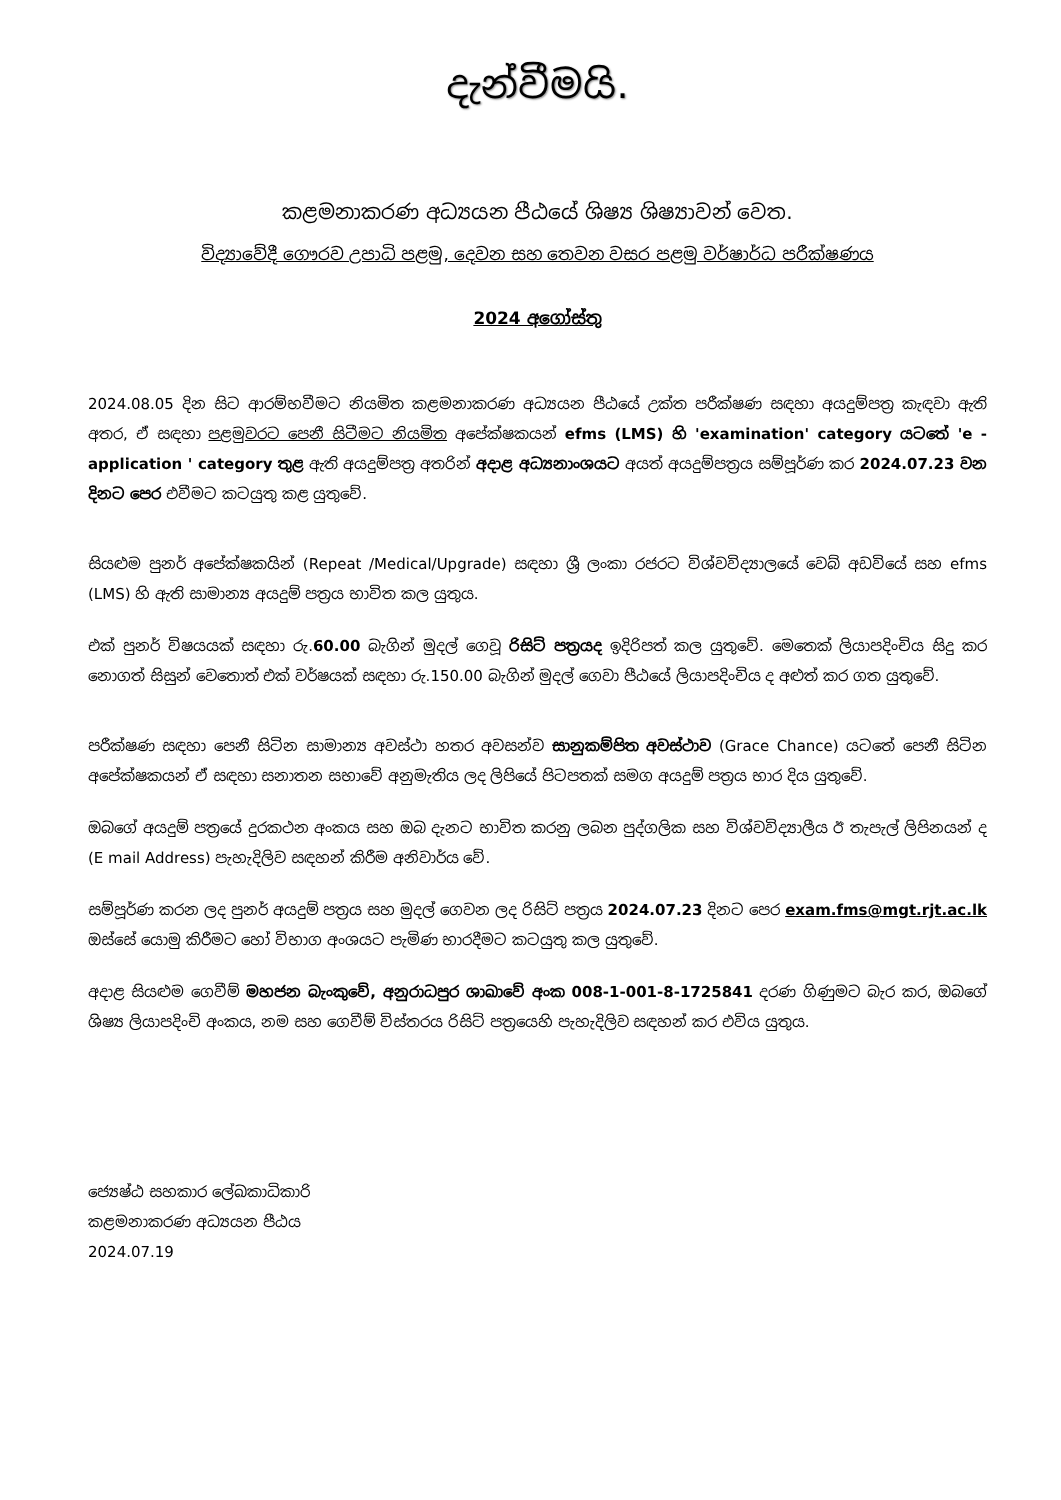දැන්වීමයි.
කළමනාකරණ අධ්‍යයන පීඨයේ ශිෂ්‍ය ශිෂ්‍යාවන් වෙත.
විද්‍යාවේදී ගෞරව උපාධි පළමු, දෙවන සහ තෙවන වසර පළමු වර්ෂාර්ධ පරීක්ෂණය
2024 අගෝස්තු
2024.08.05 දින සිට ආරම්භවීමට නියමිත කළමනාකරණ අධ්‍යයන පීඨයේ උක්ත පරීක්ෂණ සඳහා අයදුම්පත්‍ර කැඳවා ඇති අතර, ඒ සඳහා පළමුවරට පෙනී සිටීමට නියමිත අපේක්ෂකයන් efms (LMS) හි 'examination' category යටතේ 'e - application ' category තුළ ඇති අයදුම්පත්‍ර අතරින් අදාළ අධ්‍යනාංශයට අයත් අයදුම්පත්‍රය සම්පූර්ණ කර 2024.07.23 වන දිනට පෙර එවීමට කටයුතු කළ යුතුවේ.
සියළුම පුනර් අපේක්ෂකයින් (Repeat /Medical/Upgrade) සඳහා ශ්‍රී ලංකා රජරට විශ්වවිද්‍යාලයේ වෙබ් අඩවියේ සහ efms (LMS) හි ඇති සාමාන්‍ය අයදුම් පත්‍රය භාවිත කල යුතුය.
එක් පුනර් විෂයයක් සඳහා රු.60.00 බැගින් මුදල් ගෙවූ රිසිට් පත්‍රයද ඉදිරිපත් කල යුතුවේ. මෙතෙක් ලියාපදිංචිය සිදු කර නොගත් සිසුන් වෙතොත් එක් වර්ෂයක් සඳහා රු.150.00 බැගින් මුදල් ගෙවා පීඨයේ ලියාපදිංචිය ද අළුත් කර ගත යුතුවේ.
පරීක්ෂණ සඳහා පෙනී සිටින සාමාන්‍ය අවස්ථා හතර අවසන්ව සානුකම්පිත අවස්ථාව (Grace Chance) යටතේ පෙනී සිටින අපේක්ෂකයන් ඒ සඳහා සනාතන සභාවේ අනුමැතිය ලද ලිපියේ පිටපතක් සමග අයදුම් පත්‍රය භාර දිය යුතුවේ.
ඔබගේ අයදුම් පත්‍රයේ දුරකථන අංකය සහ ඔබ දැනට භාවිත කරනු ලබන පුද්ගලික සහ විශ්වවිද්‍යාලීය ඊ තැපැල් ලිපිනයන් ද (E mail Address) පැහැදිලිව සඳහන් කිරීම අනිවාර්ය වේ.
සම්පූර්ණ කරන ලද පුනර් අයදුම් පත්‍රය සහ මුදල් ගෙවන ලද රිසිට් පත්‍රය 2024.07.23 දිනට පෙර exam.fms@mgt.rjt.ac.lk ඔස්සේ යොමු කිරීමට හෝ විභාග අංශයට පැමිණ භාරදීමට කටයුතු කල යුතුවේ.
අදාළ සියළුම ගෙවීම් මහජන බැංකුවේ, අනුරාධපුර ශාඛාවේ අංක 008-1-001-8-1725841 දරණ ගිණුමට බැර කර, ඔබගේ ශිෂ්‍ය ලියාපදිංචි අංකය, නම සහ ගෙවීම් විස්තරය රිසිට් පත්‍රයෙහි පැහැදිලිව සඳහන් කර එවිය යුතුය.
ජ්‍යෙෂ්ඨ සහකාර ලේඛකාධිකාරි
කළමනාකරණ අධ්‍යයන පීඨය
2024.07.19